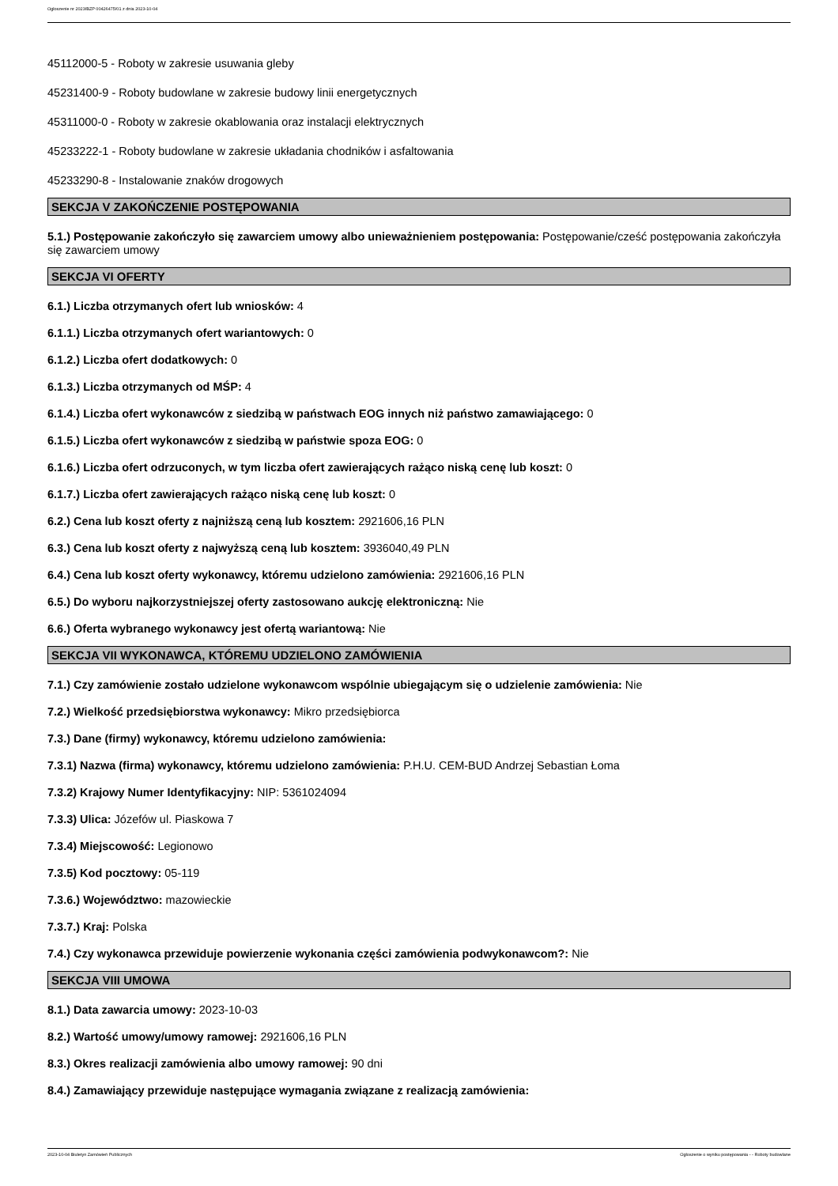Ogłoszenie nr 2023/BZP 00426475/01 z dnia 2023-10-04
45112000-5 - Roboty w zakresie usuwania gleby
45231400-9 - Roboty budowlane w zakresie budowy linii energetycznych
45311000-0 - Roboty w zakresie okablowania oraz instalacji elektrycznych
45233222-1 - Roboty budowlane w zakresie układania chodników i asfaltowania
45233290-8 - Instalowanie znaków drogowych
SEKCJA V ZAKOŃCZENIE POSTĘPOWANIA
5.1.) Postępowanie zakończyło się zawarciem umowy albo unieważnieniem postępowania: Postępowanie/cześć postępowania zakończyła się zawarciem umowy
SEKCJA VI OFERTY
6.1.) Liczba otrzymanych ofert lub wniosków: 4
6.1.1.) Liczba otrzymanych ofert wariantowych: 0
6.1.2.) Liczba ofert dodatkowych: 0
6.1.3.) Liczba otrzymanych od MŚP: 4
6.1.4.) Liczba ofert wykonawców z siedzibą w państwach EOG innych niż państwo zamawiającego: 0
6.1.5.) Liczba ofert wykonawców z siedzibą w państwie spoza EOG: 0
6.1.6.) Liczba ofert odrzuconych, w tym liczba ofert zawierających rażąco niską cenę lub koszt: 0
6.1.7.) Liczba ofert zawierających rażąco niską cenę lub koszt: 0
6.2.) Cena lub koszt oferty z najniższą ceną lub kosztem: 2921606,16 PLN
6.3.) Cena lub koszt oferty z najwyższą ceną lub kosztem: 3936040,49 PLN
6.4.) Cena lub koszt oferty wykonawcy, któremu udzielono zamówienia: 2921606,16 PLN
6.5.) Do wyboru najkorzystniejszej oferty zastosowano aukcję elektroniczną: Nie
6.6.) Oferta wybranego wykonawcy jest ofertą wariantową: Nie
SEKCJA VII WYKONAWCA, KTÓREMU UDZIELONO ZAMÓWIENIA
7.1.) Czy zamówienie zostało udzielone wykonawcom wspólnie ubiegającym się o udzielenie zamówienia: Nie
7.2.) Wielkość przedsiębiorstwa wykonawcy: Mikro przedsiębiorca
7.3.) Dane (firmy) wykonawcy, któremu udzielono zamówienia:
7.3.1) Nazwa (firma) wykonawcy, któremu udzielono zamówienia: P.H.U. CEM-BUD Andrzej Sebastian Łoma
7.3.2) Krajowy Numer Identyfikacyjny: NIP: 5361024094
7.3.3) Ulica: Józefów ul. Piaskowa 7
7.3.4) Miejscowość: Legionowo
7.3.5) Kod pocztowy: 05-119
7.3.6.) Województwo: mazowieckie
7.3.7.) Kraj: Polska
7.4.) Czy wykonawca przewiduje powierzenie wykonania części zamówienia podwykonawcom?: Nie
SEKCJA VIII UMOWA
8.1.) Data zawarcia umowy: 2023-10-03
8.2.) Wartość umowy/umowy ramowej: 2921606,16 PLN
8.3.) Okres realizacji zamówienia albo umowy ramowej: 90 dni
8.4.) Zamawiający przewiduje następujące wymagania związane z realizacją zamówienia:
2023-10-04 Biuletyn Zamówień Publicznych Ogłoszenie o wyniku postępowania - - Roboty budowlane